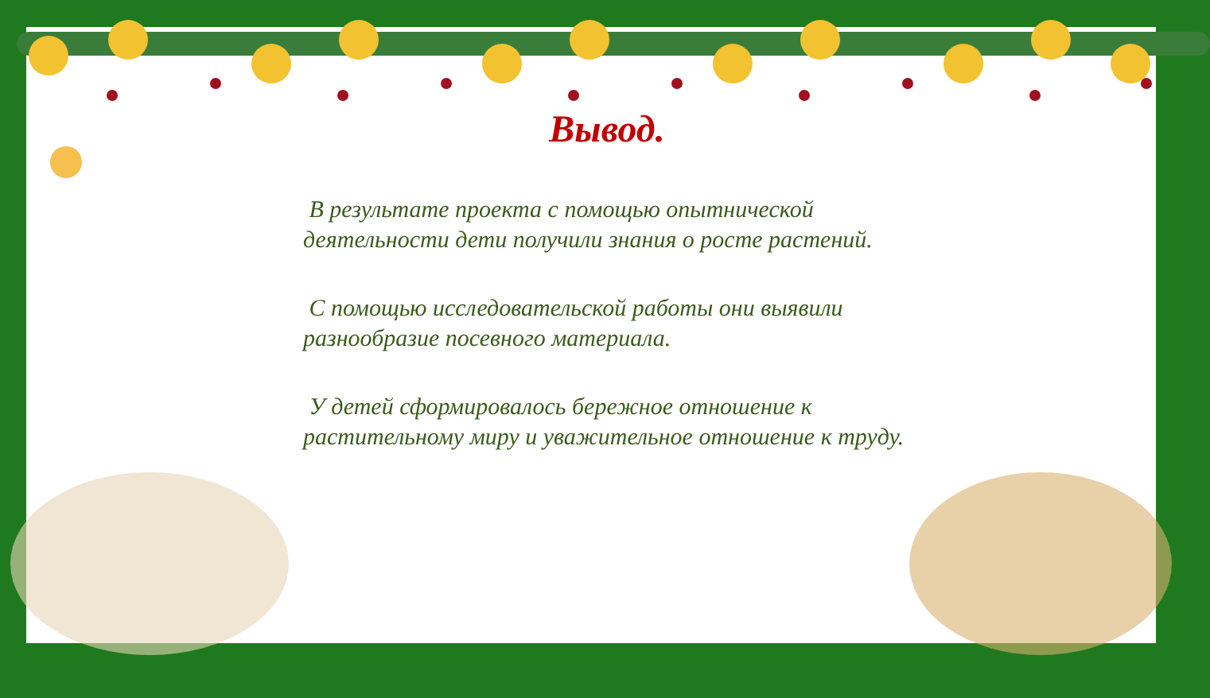Вывод.
В результате проекта с помощью опытнической деятельности дети получили знания о росте растений.
С помощью исследовательской работы они выявили разнообразие посевного материала.
У детей сформировалось бережное отношение к растительному миру и уважительное отношение к труду.